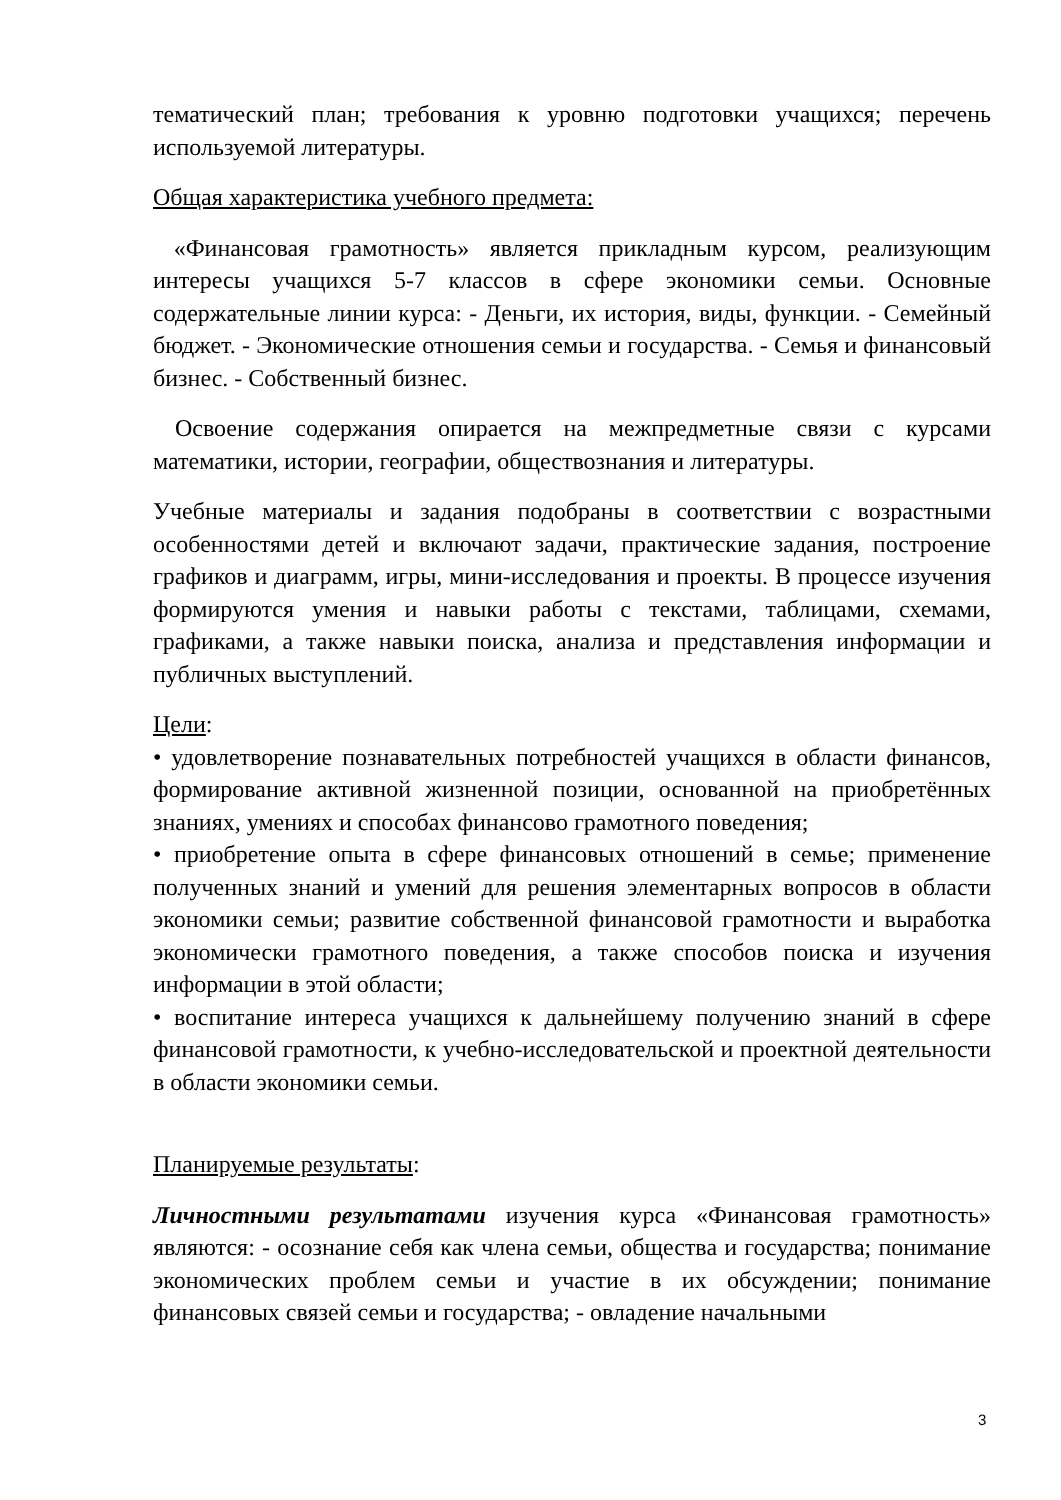тематический план; требования к уровню подготовки учащихся; перечень используемой литературы.
Общая характеристика учебного предмета:
«Финансовая грамотность» является прикладным курсом, реализующим интересы учащихся 5-7 классов в сфере экономики семьи. Основные содержательные линии курса: - Деньги, их история, виды, функции. - Семейный бюджет. - Экономические отношения семьи и государства. - Семья и финансовый бизнес. - Собственный бизнес.
Освоение содержания опирается на межпредметные связи с курсами математики, истории, географии, обществознания и литературы.
Учебные материалы и задания подобраны в соответствии с возрастными особенностями детей и включают задачи, практические задания, построение графиков и диаграмм, игры, мини-исследования и проекты. В процессе изучения формируются умения и навыки работы с текстами, таблицами, схемами, графиками, а также навыки поиска, анализа и представления информации и публичных выступлений.
Цели:
• удовлетворение познавательных потребностей учащихся в области финансов, формирование активной жизненной позиции, основанной на приобретённых знаниях, умениях и способах финансово грамотного поведения;
• приобретение опыта в сфере финансовых отношений в семье; применение полученных знаний и умений для решения элементарных вопросов в области экономики семьи; развитие собственной финансовой грамотности и выработка экономически грамотного поведения, а также способов поиска и изучения информации в этой области;
• воспитание интереса учащихся к дальнейшему получению знаний в сфере финансовой грамотности, к учебно-исследовательской и проектной деятельности в области экономики семьи.
Планируемые результаты:
Личностными результатами изучения курса «Финансовая грамотность» являются: - осознание себя как члена семьи, общества и государства; понимание экономических проблем семьи и участие в их обсуждении; понимание финансовых связей семьи и государства; - овладение начальными
3